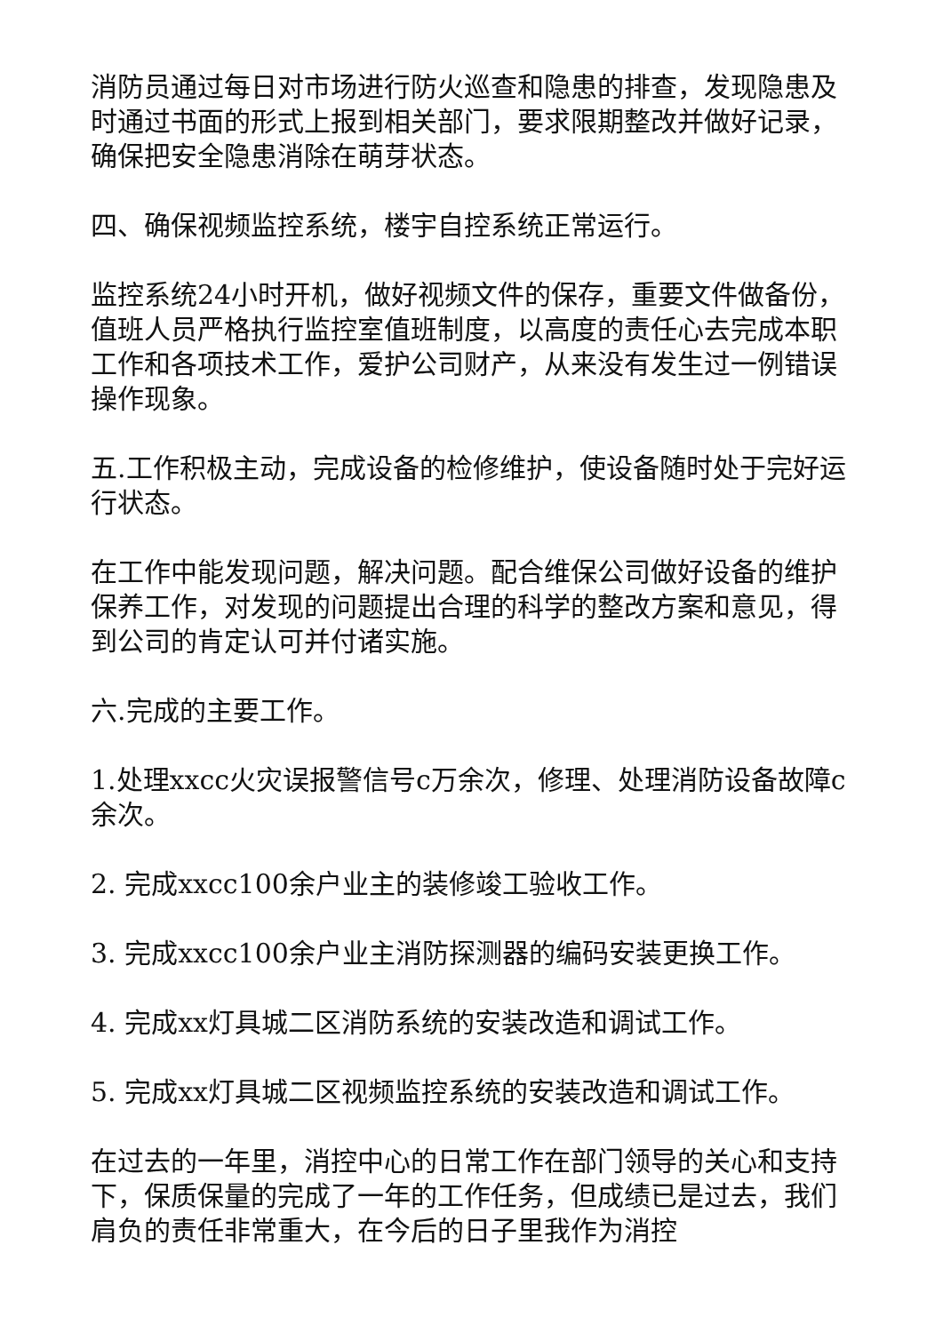消防员通过每日对市场进行防火巡查和隐患的排查，发现隐患及时通过书面的形式上报到相关部门，要求限期整改并做好记录，确保把安全隐患消除在萌芽状态。
四、确保视频监控系统，楼宇自控系统正常运行。
监控系统24小时开机，做好视频文件的保存，重要文件做备份，值班人员严格执行监控室值班制度，以高度的责任心去完成本职工作和各项技术工作，爱护公司财产，从来没有发生过一例错误操作现象。
五.工作积极主动，完成设备的检修维护，使设备随时处于完好运行状态。
在工作中能发现问题，解决问题。配合维保公司做好设备的维护保养工作，对发现的问题提出合理的科学的整改方案和意见，得到公司的肯定认可并付诸实施。
六.完成的主要工作。
1.处理xxcc火灾误报警信号c万余次，修理、处理消防设备故障c余次。
2. 完成xxcc100余户业主的装修竣工验收工作。
3. 完成xxcc100余户业主消防探测器的编码安装更换工作。
4. 完成xx灯具城二区消防系统的安装改造和调试工作。
5. 完成xx灯具城二区视频监控系统的安装改造和调试工作。
在过去的一年里，消控中心的日常工作在部门领导的关心和支持下，保质保量的完成了一年的工作任务，但成绩已是过去，我们肩负的责任非常重大，在今后的日子里我作为消控